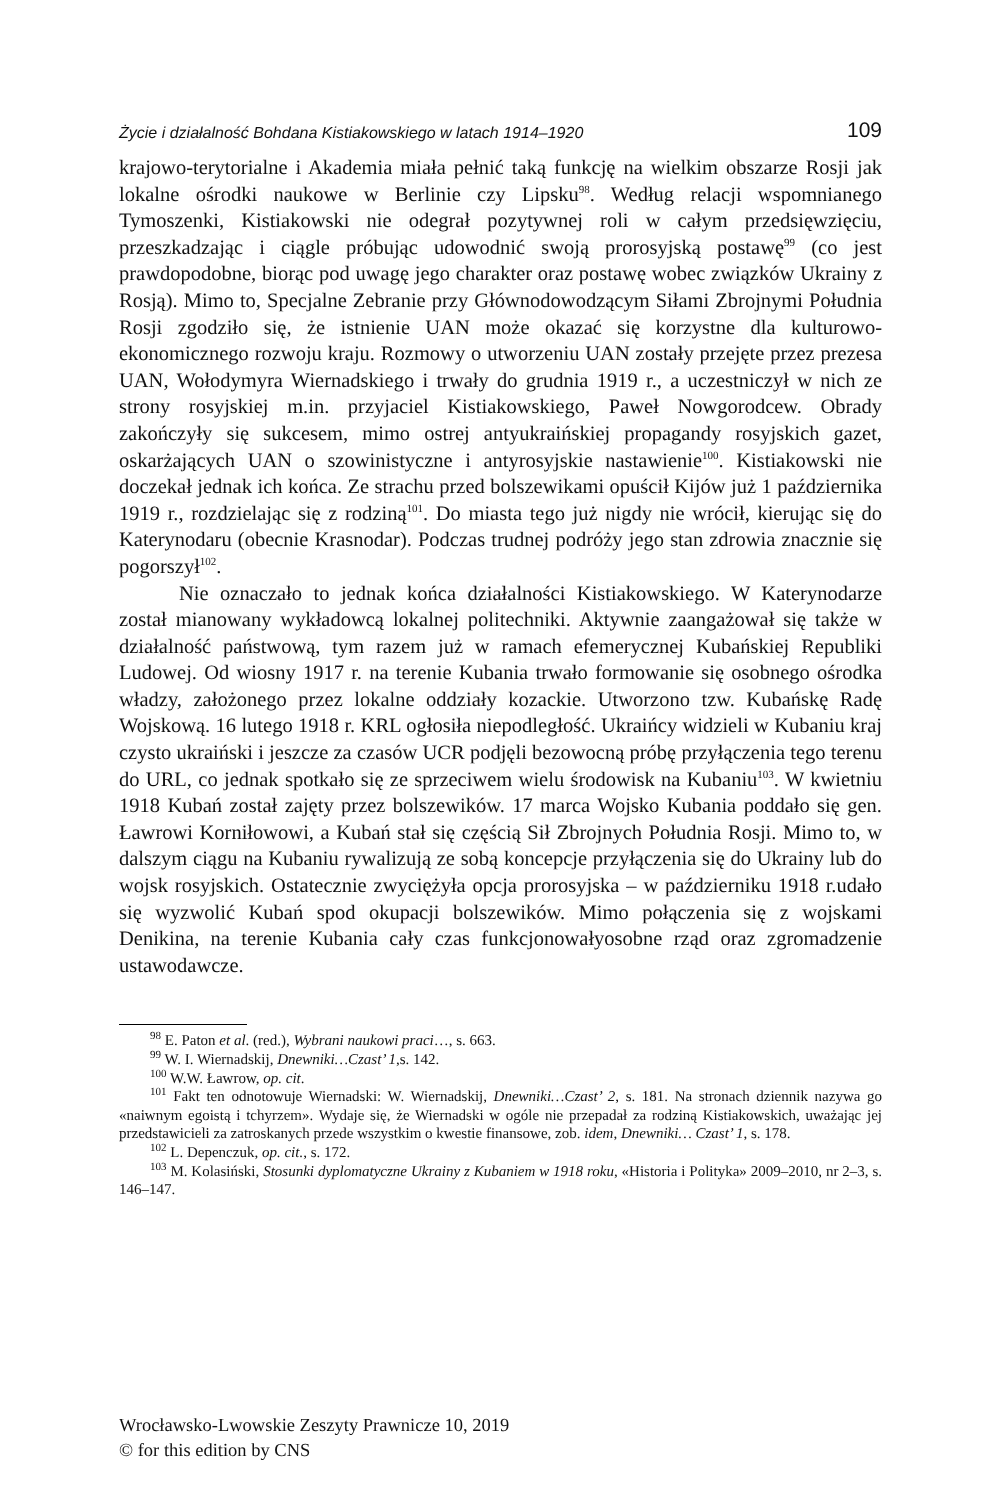Życie i działalność Bohdana Kistiakowskiego w latach 1914–1920 109
krajowo-terytorialne i Akademia miała pełnić taką funkcję na wielkim obszarze Rosji jak lokalne ośrodki naukowe w Berlinie czy Lipsku<sup>98</sup>. Według relacji wspomnianego Tymoszenki, Kistiakowski nie odegrał pozytywnej roli w całym przedsięwzięciu, przeszkadzając i ciągle próbując udowodnić swoją prorosyjską postawę<sup>99</sup> (co jest prawdopodobne, biorąc pod uwagę jego charakter oraz postawę wobec związków Ukrainy z Rosją). Mimo to, Specjalne Zebranie przy Głównodowodzącym Siłami Zbrojnymi Południa Rosji zgodziło się, że istnienie UAN może okazać się korzystne dla kulturowo-ekonomicznego rozwoju kraju. Rozmowy o utworzeniu UAN zostały przejęte przez prezesa UAN, Wołodymyra Wiernadskiego i trwały do grudnia 1919 r., a uczestniczył w nich ze strony rosyjskiej m.in. przyjaciel Kistiakowskiego, Paweł Nowgorodcew. Obrady zakończyły się sukcesem, mimo ostrej antyukraińskiej propagandy rosyjskich gazet, oskarżających UAN o szowinistyczne i antyrosyjskie nastawienie<sup>100</sup>. Kistiakowski nie doczekał jednak ich końca. Ze strachu przed bolszewikami opuścił Kijów już 1 października 1919 r., rozdzielając się z rodziną<sup>101</sup>. Do miasta tego już nigdy nie wrócił, kierując się do Katerynodaru (obecnie Krasnodar). Podczas trudnej podróży jego stan zdrowia znacznie się pogorszył<sup>102</sup>.
Nie oznaczało to jednak końca działalności Kistiakowskiego. W Katerynodarze został mianowany wykładowcą lokalnej politechniki. Aktywnie zaangażował się także w działalność państwową, tym razem już w ramach efemerycznej Kubańskiej Republiki Ludowej. Od wiosny 1917 r. na terenie Kubania trwało formowanie się osobnego ośrodka władzy, założonego przez lokalne oddziały kozackie. Utworzono tzw. Kubańskę Radę Wojskową. 16 lutego 1918 r. KRL ogłosiła niepodległość. Ukraińcy widzieli w Kubaniu kraj czysto ukraiński i jeszcze za czasów UCR podjęli bezowocną próbę przyłączenia tego terenu do URL, co jednak spotkało się ze sprzeciwem wielu środowisk na Kubaniu<sup>103</sup>. W kwietniu 1918 Kubań został zajęty przez bolszewików. 17 marca Wojsko Kubania poddało się gen. Ławrowi Korniłowowi, a Kubań stał się częścią Sił Zbrojnych Południa Rosji. Mimo to, w dalszym ciągu na Kubaniu rywalizują ze sobą koncepcje przyłączenia się do Ukrainy lub do wojsk rosyjskich. Ostatecznie zwyciężyła opcja prorosyjska – w październiku 1918 r.udało się wyzwolić Kubań spod okupacji bolszewików. Mimo połączenia się z wojskami Denikina, na terenie Kubania cały czas funkcjonowałyosobne rząd oraz zgromadzenie ustawodawcze.
<sup>98</sup> E. Paton et al. (red.), Wybrani naukowi praci…, s. 663.
<sup>99</sup> W. I. Wiernadskij, Dnewniki…Czast’ 1,s. 142.
<sup>100</sup> W.W. Ławrow, op. cit.
<sup>101</sup> Fakt ten odnotowuje Wiernadski: W. Wiernadskij, Dnewniki…Czast’ 2, s. 181. Na stronach dziennik nazywa go «naiwnym egoistą i tchyrzem». Wydaje się, że Wiernadski w ogóle nie przepadał za rodziną Kistiakowskich, uważając jej przedstawicieli za zatroskanych przede wszystkim o kwestie finansowe, zob. idem, Dnewniki… Czast’ 1, s. 178.
<sup>102</sup> L. Depenczuk, op. cit., s. 172.
<sup>103</sup> M. Kolasiński, Stosunki dyplomatyczne Ukrainy z Kubaniem w 1918 roku, «Historia i Polityka» 2009–2010, nr 2–3, s. 146–147.
Wrocławsko-Lwowskie Zeszyty Prawnicze 10, 2019
© for this edition by CNS